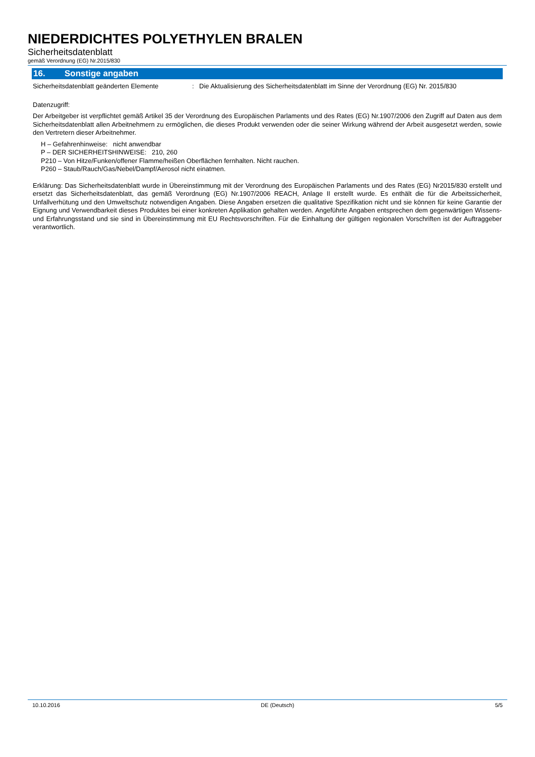NIEDERDICHTES POLYETHYLEN BRALEN
Sicherheitsdatenblatt
gemäß Verordnung (EG) Nr.2015/830
16. Sonstige angaben
Sicherheitsdatenblatt geänderten Elemente
: Die Aktualisierung des Sicherheitsdatenblatt im Sinne der Verordnung (EG) Nr. 2015/830
Datenzugriff:
Der Arbeitgeber ist verpflichtet gemäß Artikel 35 der Verordnung des Europäischen Parlaments und des Rates (EG) Nr.1907/2006 den Zugriff auf Daten aus dem Sicherheitsdatenblatt allen Arbeitnehmern zu ermöglichen, die dieses Produkt verwenden oder die seiner Wirkung während der Arbeit ausgesetzt werden, sowie den Vertretern dieser Arbeitnehmer.
H – Gefahrenhinweise: nicht anwendbar
P – DER SICHERHEITSHINWEISE: 210, 260
P210 – Von Hitze/Funken/offener Flamme/heißen Oberflächen fernhalten. Nicht rauchen.
P260 – Staub/Rauch/Gas/Nebel/Dampf/Aerosol nicht einatmen.
Erklärung: Das Sicherheitsdatenblatt wurde in Übereinstimmung mit der Verordnung des Europäischen Parlaments und des Rates (EG) Nr2015/830 erstellt und ersetzt das Sicherheitsdatenblatt, das gemäß Verordnung (EG) Nr.1907/2006 REACH, Anlage II erstellt wurde. Es enthält die für die Arbeitssicherheit, Unfallverhütung und den Umweltschutz notwendigen Angaben. Diese Angaben ersetzen die qualitative Spezifikation nicht und sie können für keine Garantie der Eignung und Verwendbarkeit dieses Produktes bei einer konkreten Applikation gehalten werden. Angeführte Angaben entsprechen dem gegenwärtigen Wissens- und Erfahrungsstand und sie sind in Übereinstimmung mit EU Rechtsvorschriften. Für die Einhaltung der gültigen regionalen Vorschriften ist der Auftraggeber verantwortlich.
10.10.2016 DE (Deutsch) 5/5